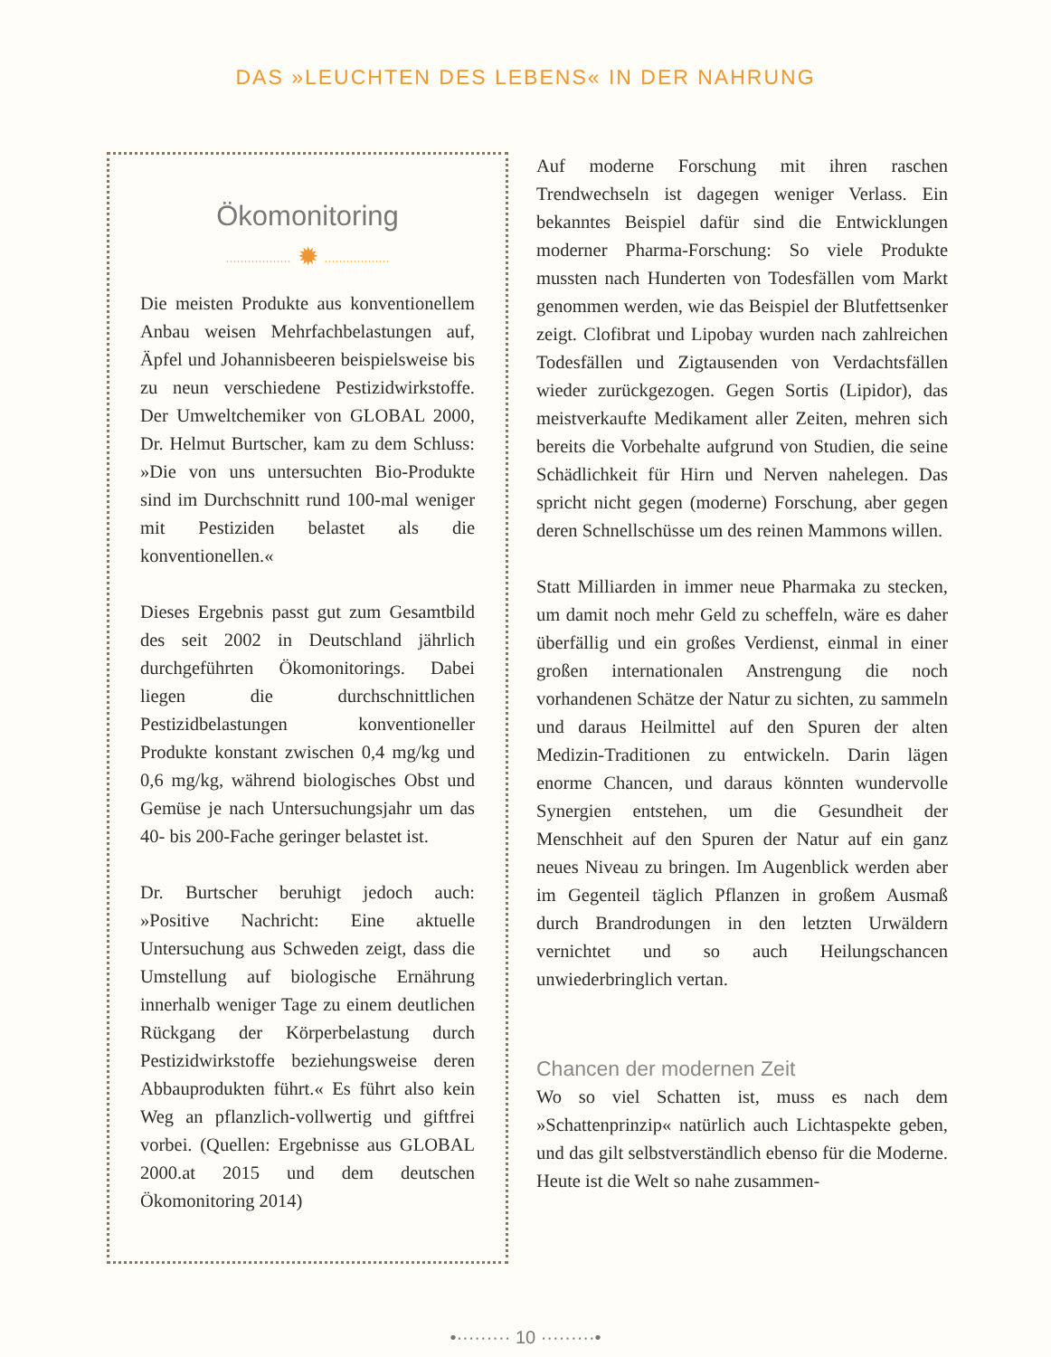DAS »LEUCHTEN DES LEBENS« IN DER NAHRUNG
Ökomonitoring
·················· ✹ ··················
Die meisten Produkte aus konventionellem Anbau weisen Mehrfachbelastungen auf, Äpfel und Johannisbeeren beispielsweise bis zu neun verschiedene Pestizidwirkstoffe. Der Umweltchemiker von GLOBAL 2000, Dr. Helmut Burtscher, kam zu dem Schluss: »Die von uns untersuchten Bio-Produkte sind im Durchschnitt rund 100-mal weniger mit Pestiziden belastet als die konventionellen.«
Dieses Ergebnis passt gut zum Gesamtbild des seit 2002 in Deutschland jährlich durchgeführten Ökomonitorings. Dabei liegen die durchschnittlichen Pestizidbelastungen konventioneller Produkte konstant zwischen 0,4 mg/kg und 0,6 mg/kg, während biologisches Obst und Gemüse je nach Untersuchungsjahr um das 40- bis 200-Fache geringer belastet ist.
Dr. Burtscher beruhigt jedoch auch: »Positive Nachricht: Eine aktuelle Untersuchung aus Schweden zeigt, dass die Umstellung auf biologische Ernährung innerhalb weniger Tage zu einem deutlichen Rückgang der Körperbelastung durch Pestizidwirkstoffe beziehungsweise deren Abbauprodukten führt.« Es führt also kein Weg an pflanzlich-vollwertig und giftfrei vorbei. (Quellen: Ergebnisse aus GLOBAL 2000.at 2015 und dem deutschen Ökomonitoring 2014)
Auf moderne Forschung mit ihren raschen Trendwechseln ist dagegen weniger Verlass. Ein bekanntes Beispiel dafür sind die Entwicklungen moderner Pharma-Forschung: So viele Produkte mussten nach Hunderten von Todesfällen vom Markt genommen werden, wie das Beispiel der Blutfettsenker zeigt. Clofibrat und Lipobay wurden nach zahlreichen Todesfällen und Zigtausenden von Verdachtsfällen wieder zurückgezogen. Gegen Sortis (Lipidor), das meistverkaufte Medikament aller Zeiten, mehren sich bereits die Vorbehalte aufgrund von Studien, die seine Schädlichkeit für Hirn und Nerven nahelegen. Das spricht nicht gegen (moderne) Forschung, aber gegen deren Schnellschüsse um des reinen Mammons willen.
Statt Milliarden in immer neue Pharmaka zu stecken, um damit noch mehr Geld zu scheffeln, wäre es daher überfällig und ein großes Verdienst, einmal in einer großen internationalen Anstrengung die noch vorhandenen Schätze der Natur zu sichten, zu sammeln und daraus Heilmittel auf den Spuren der alten Medizin-Traditionen zu entwickeln. Darin lägen enorme Chancen, und daraus könnten wundervolle Synergien entstehen, um die Gesundheit der Menschheit auf den Spuren der Natur auf ein ganz neues Niveau zu bringen. Im Augenblick werden aber im Gegenteil täglich Pflanzen in großem Ausmaß durch Brandrodungen in den letzten Urwäldern vernichtet und so auch Heilungschancen unwiederbringlich vertan.
Chancen der modernen Zeit
Wo so viel Schatten ist, muss es nach dem »Schattenprinzip« natürlich auch Lichtaspekte geben, und das gilt selbstverständlich ebenso für die Moderne. Heute ist die Welt so nahe zusammen-
•········· 10 ·········•